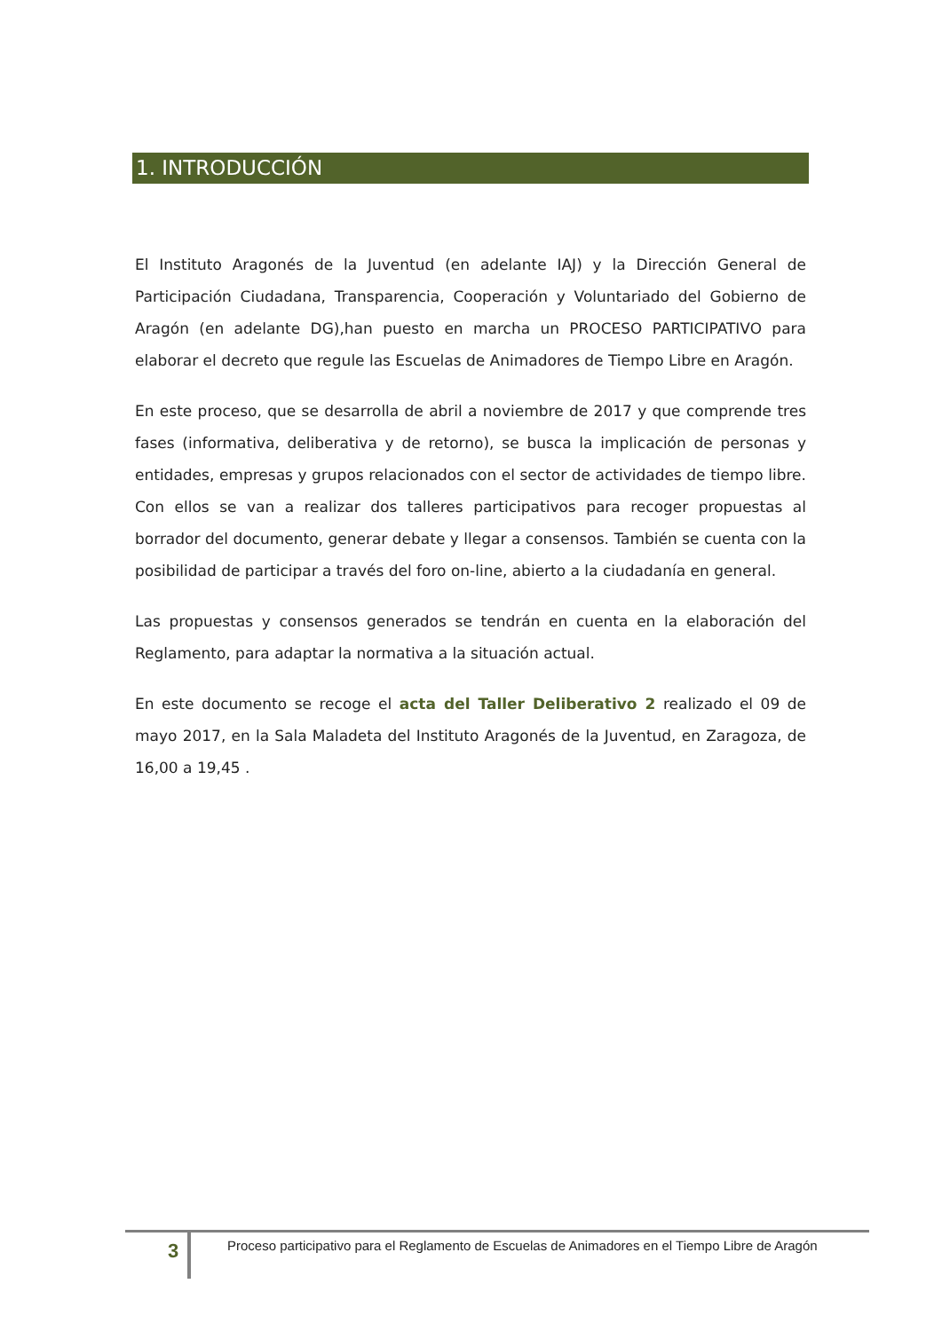1. INTRODUCCIÓN
El Instituto Aragonés de la Juventud (en adelante IAJ) y la Dirección General de Participación Ciudadana, Transparencia, Cooperación y Voluntariado del Gobierno de Aragón (en adelante DG),han puesto en marcha un PROCESO PARTICIPATIVO para elaborar el decreto que regule las Escuelas de Animadores de Tiempo Libre en Aragón.
En este proceso, que se desarrolla de abril a noviembre de 2017 y que comprende tres fases (informativa, deliberativa y de retorno), se busca la implicación de personas y entidades, empresas y grupos relacionados con el sector de actividades de tiempo libre. Con ellos se van a realizar dos talleres participativos para recoger propuestas al borrador del documento, generar debate y llegar a consensos. También se cuenta con la posibilidad de participar a través del foro on-line, abierto a la ciudadanía en general.
Las propuestas y consensos generados se tendrán en cuenta en la elaboración del Reglamento, para adaptar la normativa a la situación actual.
En este documento se recoge el acta del Taller Deliberativo 2 realizado el 09 de mayo 2017, en la Sala Maladeta del Instituto Aragonés de la Juventud, en Zaragoza, de 16,00 a 19,45 .
3
Proceso participativo para el Reglamento de Escuelas de Animadores en el Tiempo Libre de Aragón